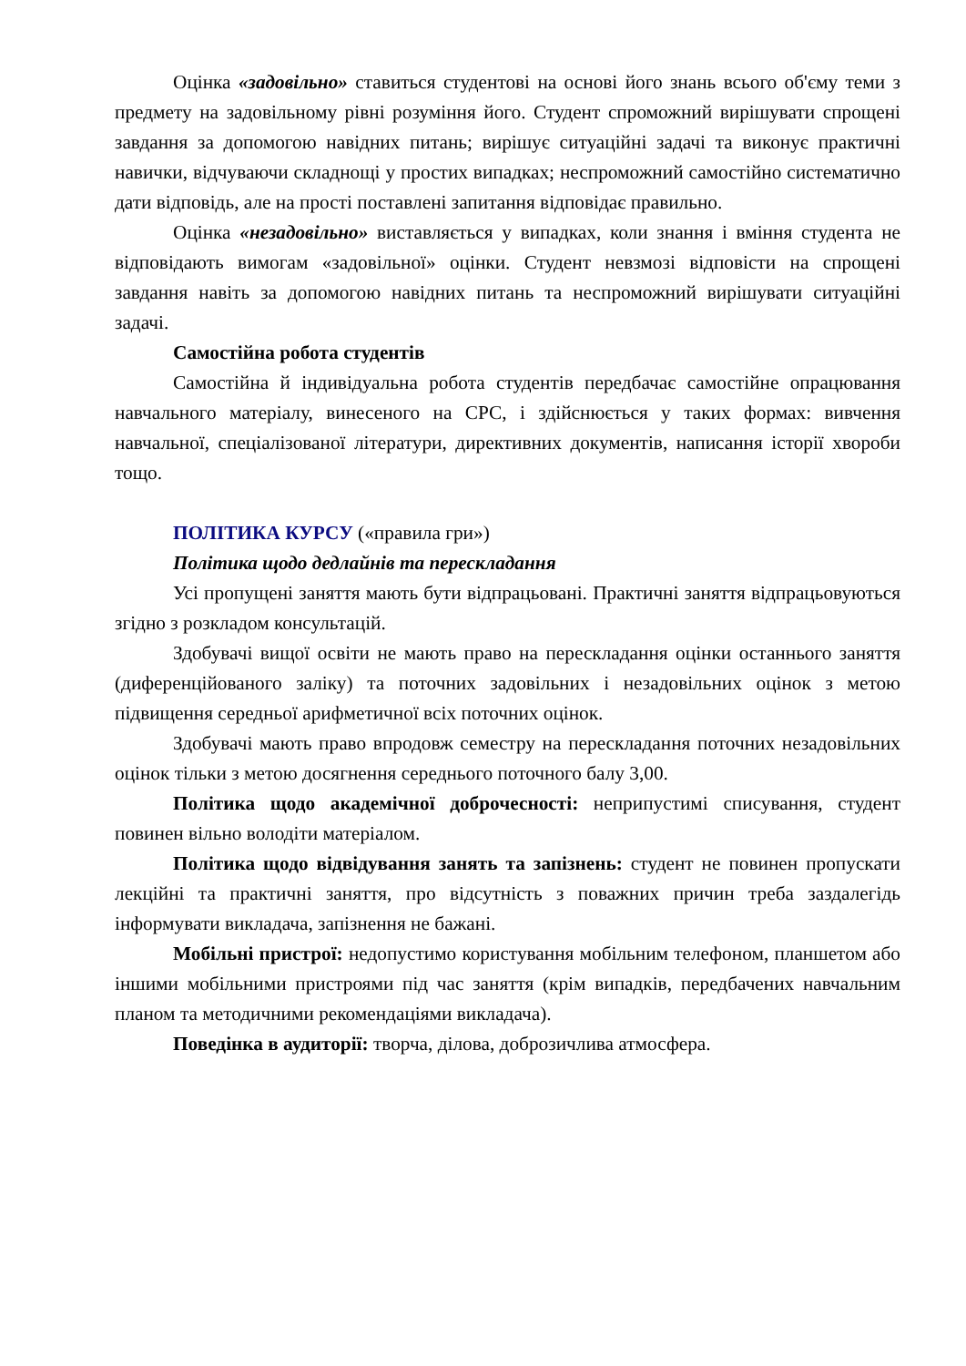Оцінка «задовільно» ставиться студентові на основі його знань всього об'єму теми з предмету на задовільному рівні розуміння його. Студент спроможний вирішувати спрощені завдання за допомогою навідних питань; вирішує ситуаційні задачі та виконує практичні навички, відчуваючи складнощі у простих випадках; неспроможний самостійно систематично дати відповідь, але на прості поставлені запитання відповідає правильно.
Оцінка «незадовільно» виставляється у випадках, коли знання і вміння студента не відповідають вимогам «задовільної» оцінки. Студент невзмозі відповісти на спрощені завдання навіть за допомогою навідних питань та неспроможний вирішувати ситуаційні задачі.
Самостійна робота студентів
Самостійна й індивідуальна робота студентів передбачає самостійне опрацювання навчального матеріалу, винесеного на СРС, і здійснюється у таких формах: вивчення навчальної, спеціалізованої літератури, директивних документів, написання історії хвороби тощо.
ПОЛІТИКА КУРСУ («правила гри»)
Політика щодо дедлайнів та перескладання
Усі пропущені заняття мають бути відпрацьовані. Практичні заняття відпрацьовуються згідно з розкладом консультацій.
Здобувачі вищої освіти не мають право на перескладання оцінки останнього заняття (диференційованого заліку) та поточних задовільних і незадовільних оцінок з метою підвищення середньої арифметичної всіх поточних оцінок.
Здобувачі мають право впродовж семестру на перескладання поточних незадовільних оцінок тільки з метою досягнення середнього поточного балу 3,00.
Політика щодо академічної доброчесності: неприпустимі списування, студент повинен вільно володіти матеріалом.
Політика щодо відвідування занять та запізнень: студент не повинен пропускати лекційні та практичні заняття, про відсутність з поважних причин треба заздалегідь інформувати викладача, запізнення не бажані.
Мобільні пристрої: недопустимо користування мобільним телефоном, планшетом або іншими мобільними пристроями під час заняття (крім випадків, передбачених навчальним планом та методичними рекомендаціями викладача).
Поведінка в аудиторії: творча, ділова, доброзичлива атмосфера.